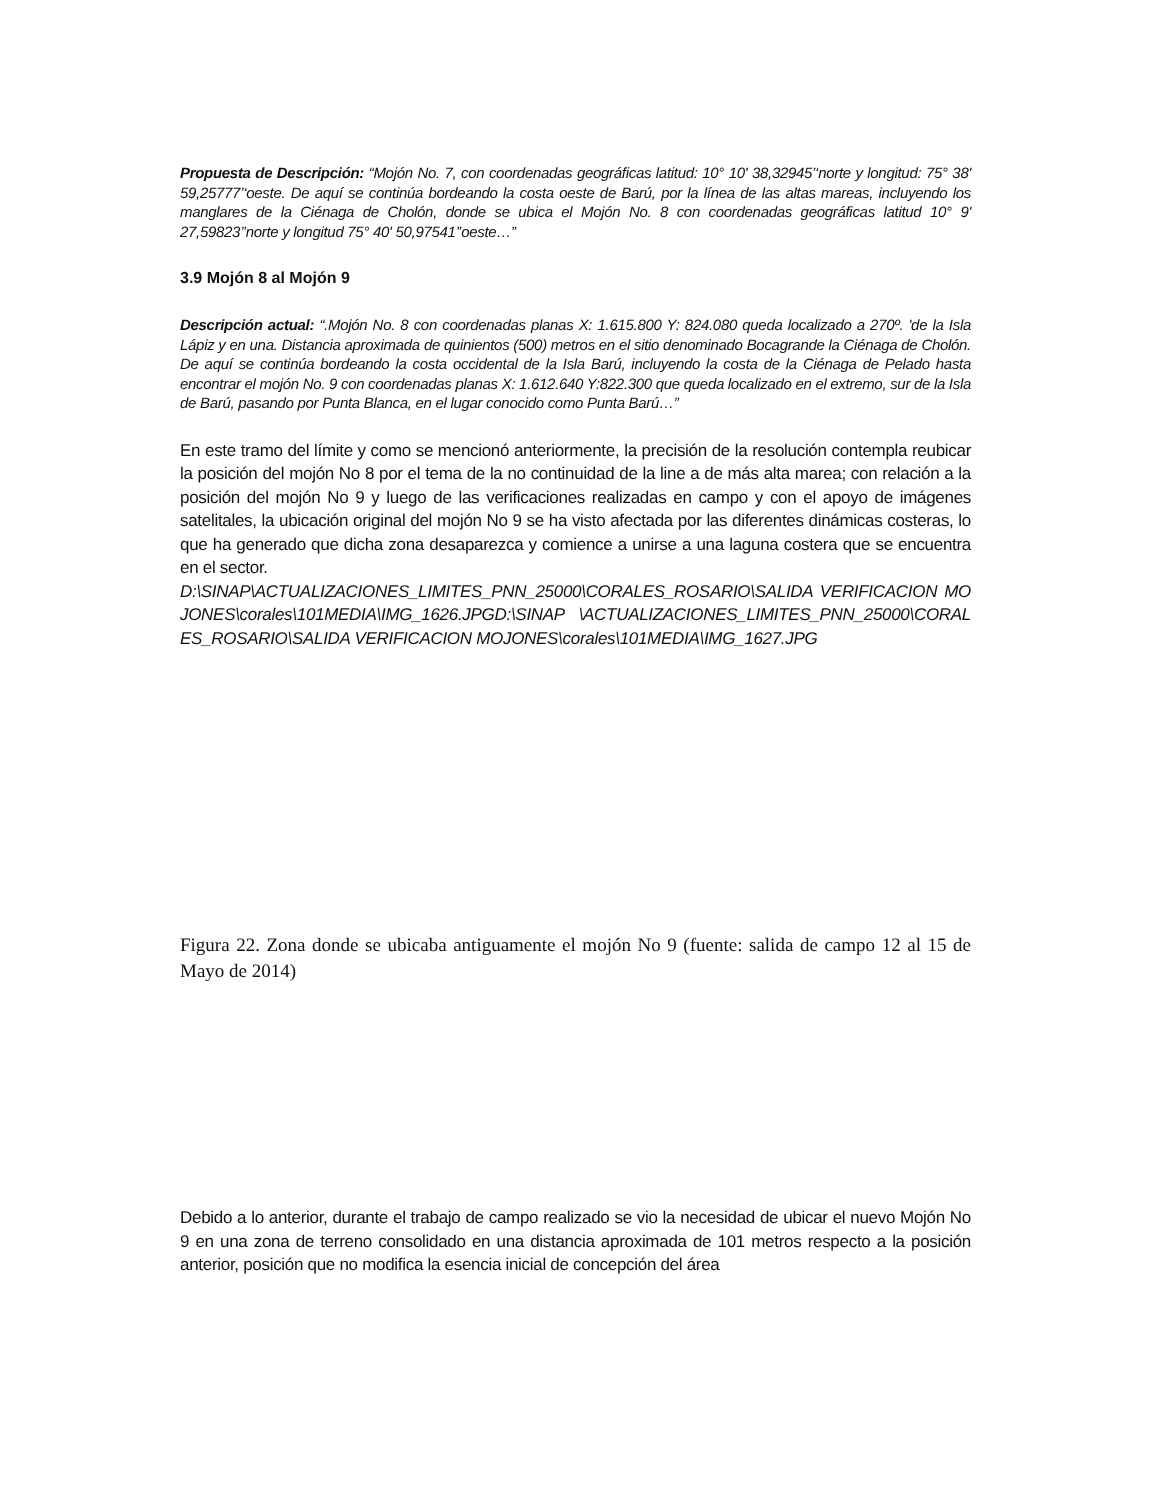Propuesta de Descripción: “Mojón No. 7, con coordenadas geográficas latitud: 10° 10' 38,32945’‘norte y longitud: 75° 38' 59,25777’‘oeste. De aquí se continúa bordeando la costa oeste de Barú, por la línea de las altas mareas, incluyendo los manglares de la Ciénaga de Cholón, donde se ubica el Mojón No. 8 con coordenadas geográficas latitud 10° 9' 27,59823’’norte y longitud 75° 40' 50,97541’’oeste…”
3.9 Mojón 8 al Mojón 9
Descripción actual: “.Mojón No. 8 con coordenadas planas X: 1.615.800 Y: 824.080 queda localizado a 270º. 'de la Isla Lápiz y en una. Distancia aproximada de quinientos (500) metros en el sitio denominado Bocagrande la Ciénaga de Cholón. De aquí se continúa bordeando la costa occidental de la Isla Barú, incluyendo la costa de la Ciénaga de Pelado hasta encontrar el mojón No. 9 con coordenadas planas X: 1.612.640 Y:822.300 que queda localizado en el extremo, sur de la Isla de Barú, pasando por Punta Blanca, en el lugar conocido como Punta Barú…”
En este tramo del límite y como se mencionó anteriormente, la precisión de la resolución contempla reubicar la posición del mojón No 8 por el tema de la no continuidad de la line a de más alta marea; con relación a la posición del mojón No 9 y luego de las verificaciones realizadas en campo y con el apoyo de imágenes satelitales, la ubicación original del mojón No 9 se ha visto afectada por las diferentes dinámicas costeras, lo que ha generado que dicha zona desaparezca y comience a unirse a una laguna costera que se encuentra en el sector.
D:\SINAP\ACTUALIZACIONES_LIMITES_PNN_25000\CORALES_ROSARIO\SALIDA VERIFICACION MOJONES\corales\101MEDIA\IMG_1626.JPGD:\SINAP \ACTUALIZACIONES_LIMITES_PNN_25000\CORALES_ROSARIO\SALIDA VERIFICACION MOJONES\corales\101MEDIA\IMG_1627.JPG
Figura 22. Zona donde se ubicaba antiguamente el mojón No 9 (fuente: salida de campo 12 al 15 de Mayo de 2014)
Debido a lo anterior, durante el trabajo de campo realizado se vio la necesidad de ubicar el nuevo Mojón No 9 en una zona de terreno consolidado en una distancia aproximada de 101 metros respecto a la posición anterior, posición que no modifica la esencia inicial de concepción del área